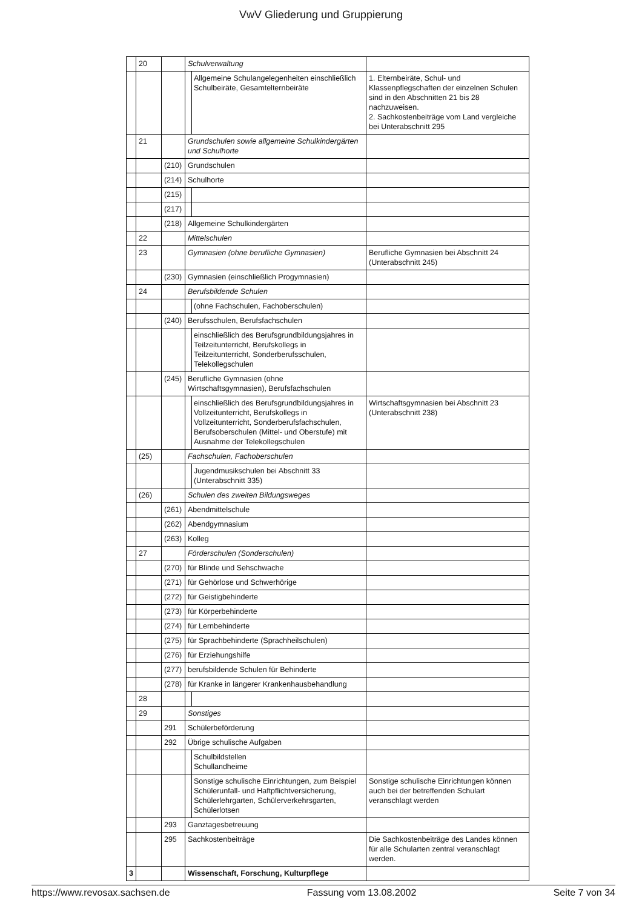VwV Gliederung und Gruppierung
| | 20 | | Schulverwaltung | |
| | | | Allgemeine Schulangelegenheiten einschließlich Schulbeiräte, Gesamtelternbeiräte | 1. Elternbeiräte, Schul- und Klassenpflegschaften der einzelnen Schulen sind in den Abschnitten 21 bis 28 nachzuweisen. 2. Sachkostenbeiträge vom Land vergleiche bei Unterabschnitt 295 |
| | 21 | | Grundschulen sowie allgemeine Schulkindergärten und Schulhorte | |
| | | (210) | Grundschulen | |
| | | (214) | Schulhorte | |
| | | (215) | | |
| | | (217) | | |
| | | (218) | Allgemeine Schulkindergärten | |
| | 22 | | Mittelschulen | |
| | 23 | | Gymnasien (ohne berufliche Gymnasien) | Berufliche Gymnasien bei Abschnitt 24 (Unterabschnitt 245) |
| | | (230) | Gymnasien (einschließlich Progymnasien) | |
| | 24 | | Berufsbildende Schulen | |
| | | | (ohne Fachschulen, Fachoberschulen) | |
| | | (240) | Berufsschulen, Berufsfachschulen | |
| | | | einschließlich des Berufsgrundbildungsjahres in Teilzeitunterricht, Berufskollegs in Teilzeitunterricht, Sonderberufsschulen, Telekollegschulen | |
| | | (245) | Berufliche Gymnasien (ohne Wirtschaftsgymnasien), Berufsfachschulen | |
| | | | einschließlich des Berufsgrundbildungsjahres in Vollzeitunterricht, Berufskollegs in Vollzeitunterricht, Sonderberufsfachschulen, Berufsoberschulen (Mittel- und Oberstufe) mit Ausnahme der Telekollegschulen | Wirtschaftsgymnasien bei Abschnitt 23 (Unterabschnitt 238) |
| | (25) | | Fachschulen, Fachoberschulen | |
| | | | Jugendmusikschulen bei Abschnitt 33 (Unterabschnitt 335) | |
| | (26) | | Schulen des zweiten Bildungsweges | |
| | | (261) | Abendmittelschule | |
| | | (262) | Abendgymnasium | |
| | | (263) | Kolleg | |
| | 27 | | Förderschulen (Sonderschulen) | |
| | | (270) | für Blinde und Sehschwache | |
| | | (271) | für Gehörlose und Schwerhörige | |
| | | (272) | für Geistigbehinderte | |
| | | (273) | für Körperbehinderte | |
| | | (274) | für Lernbehinderte | |
| | | (275) | für Sprachbehinderte (Sprachheilschulen) | |
| | | (276) | für Erziehungshilfe | |
| | | (277) | berufsbildende Schulen für Behinderte | |
| | | (278) | für Kranke in längerer Krankenhausbehandlung | |
| | 28 | | | |
| | 29 | | Sonstiges | |
| | | 291 | Schülerbeförderung | |
| | | 292 | Übrige schulische Aufgaben | |
| | | | Schulbildstellen Schullandheime | |
| | | | Sonstige schulische Einrichtungen, zum Beispiel Schülerunfall- und Haftpflichtversicherung, Schülerlehrgarten, Schülerverkehrsgarten, Schülerlotsen | Sonstige schulische Einrichtungen können auch bei der betreffenden Schulart veranschlagt werden |
| | | 293 | Ganztagesbetreuung | |
| | | 295 | Sachkostenbeiträge | Die Sachkostenbeiträge des Landes können für alle Schularten zentral veranschlagt werden. |
| 3 | | | Wissenschaft, Forschung, Kulturpflege | |
https://www.revosax.sachsen.de Fassung vom 13.08.2002 Seite 7 von 34